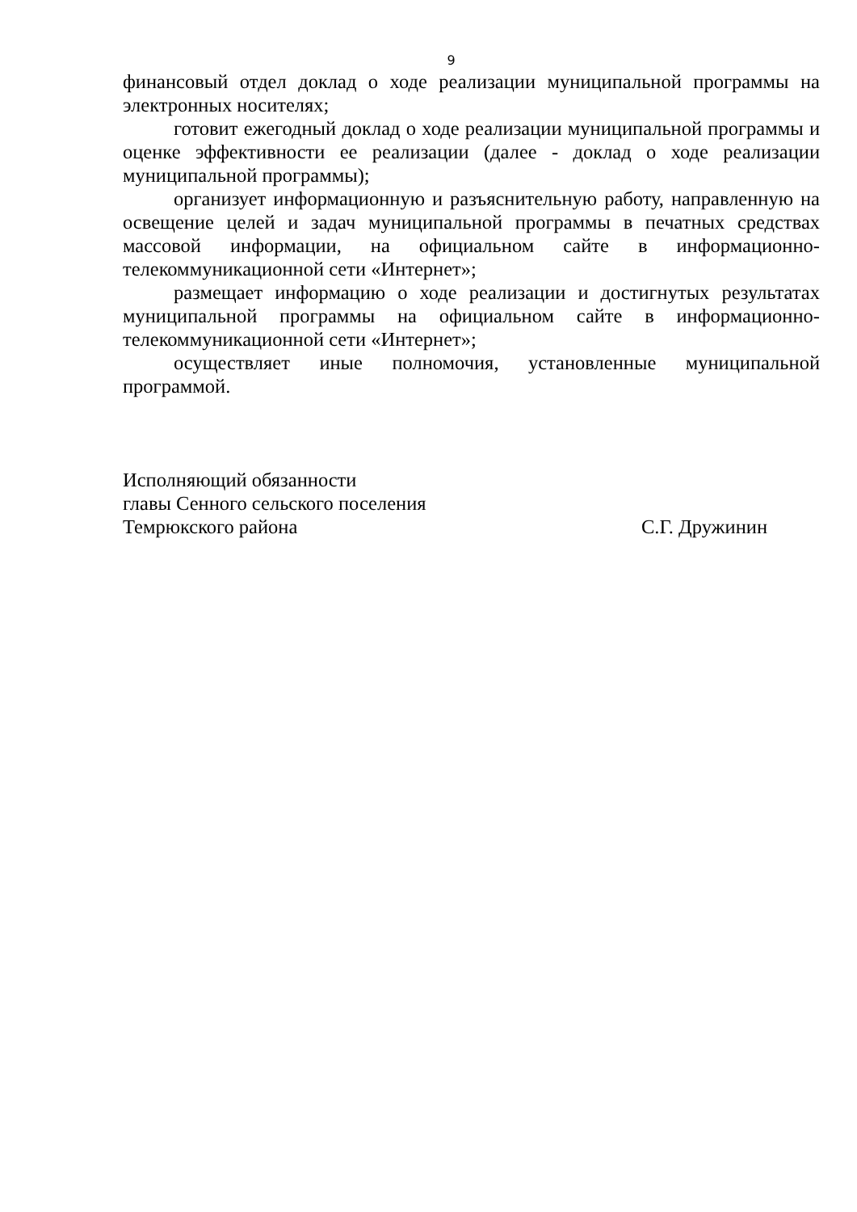9
финансовый отдел доклад о ходе реализации муниципальной программы на электронных носителях;
готовит ежегодный доклад о ходе реализации муниципальной программы и оценке эффективности ее реализации (далее - доклад о ходе реализации муниципальной программы);
организует информационную и разъяснительную работу, направленную на освещение целей и задач муниципальной программы в печатных средствах массовой информации, на официальном сайте в информационно-телекоммуникационной сети «Интернет»;
размещает информацию о ходе реализации и достигнутых результатах муниципальной программы на официальном сайте в информационно-телекоммуникационной сети «Интернет»;
осуществляет иные полномочия, установленные муниципальной программой.
Исполняющий обязанности
главы Сенного сельского поселения
Темрюкского района С.Г. Дружинин